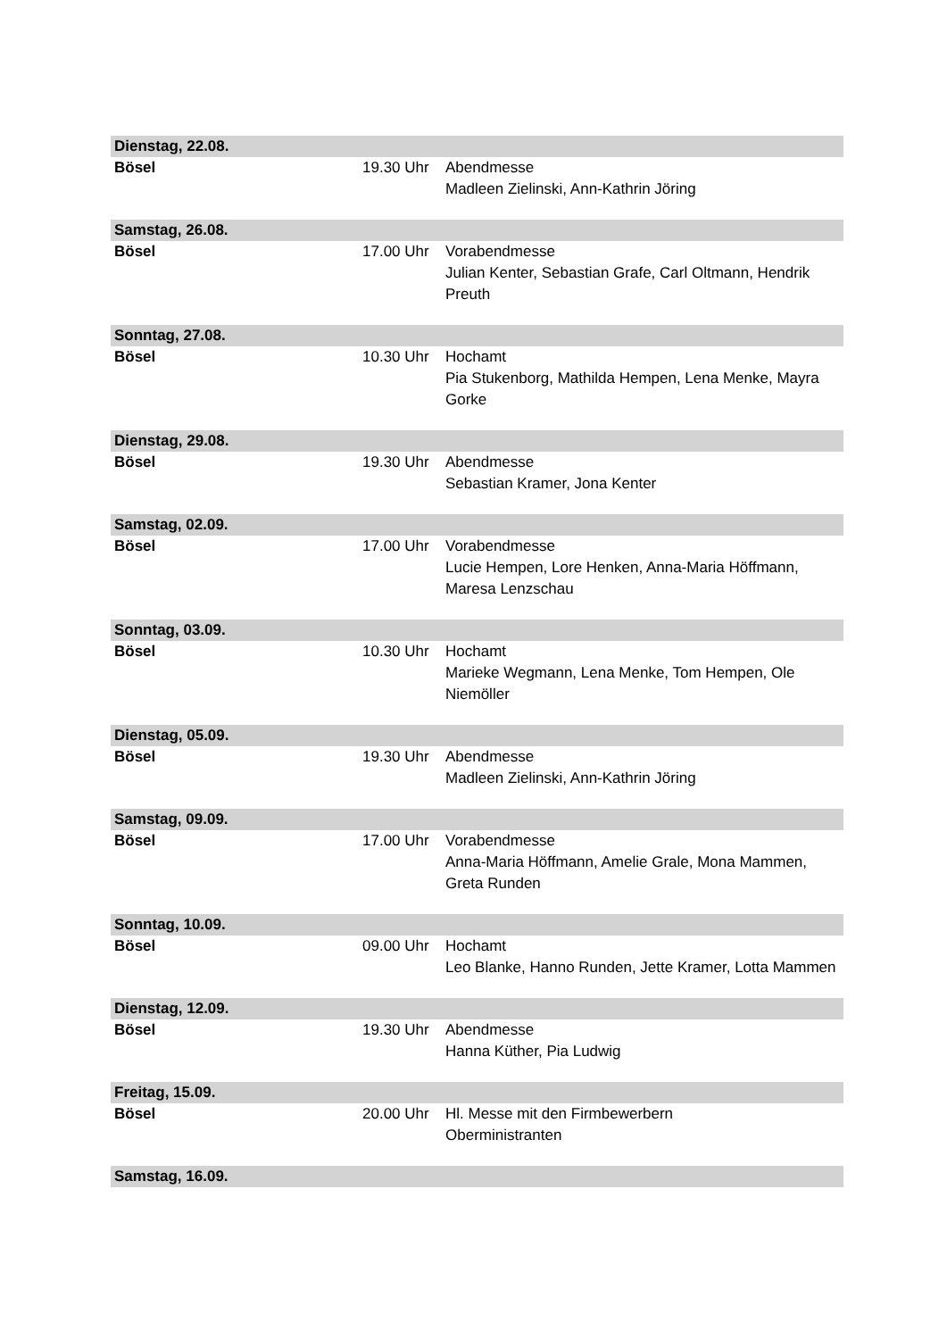| Dienstag, 22.08. | | |
| Bösel | 19.30 Uhr | Abendmesse Madleen Zielinski, Ann-Kathrin Jöring |
| Samstag, 26.08. | | |
| Bösel | 17.00 Uhr | Vorabendmesse Julian Kenter, Sebastian Grafe, Carl Oltmann, Hendrik Preuth |
| Sonntag, 27.08. | | |
| Bösel | 10.30 Uhr | Hochamt Pia Stukenborg, Mathilda Hempen, Lena Menke, Mayra Gorke |
| Dienstag, 29.08. | | |
| Bösel | 19.30 Uhr | Abendmesse Sebastian Kramer, Jona Kenter |
| Samstag, 02.09. | | |
| Bösel | 17.00 Uhr | Vorabendmesse Lucie Hempen, Lore Henken, Anna-Maria Höffmann, Maresa Lenzschau |
| Sonntag, 03.09. | | |
| Bösel | 10.30 Uhr | Hochamt Marieke Wegmann, Lena Menke, Tom Hempen, Ole Niemöller |
| Dienstag, 05.09. | | |
| Bösel | 19.30 Uhr | Abendmesse Madleen Zielinski, Ann-Kathrin Jöring |
| Samstag, 09.09. | | |
| Bösel | 17.00 Uhr | Vorabendmesse Anna-Maria Höffmann, Amelie Grale, Mona Mammen, Greta Runden |
| Sonntag, 10.09. | | |
| Bösel | 09.00 Uhr | Hochamt Leo Blanke, Hanno Runden, Jette Kramer, Lotta Mammen |
| Dienstag, 12.09. | | |
| Bösel | 19.30 Uhr | Abendmesse Hanna Küther, Pia Ludwig |
| Freitag, 15.09. | | |
| Bösel | 20.00 Uhr | Hl. Messe mit den Firmbewerbern Oberministranten |
| Samstag, 16.09. | | |